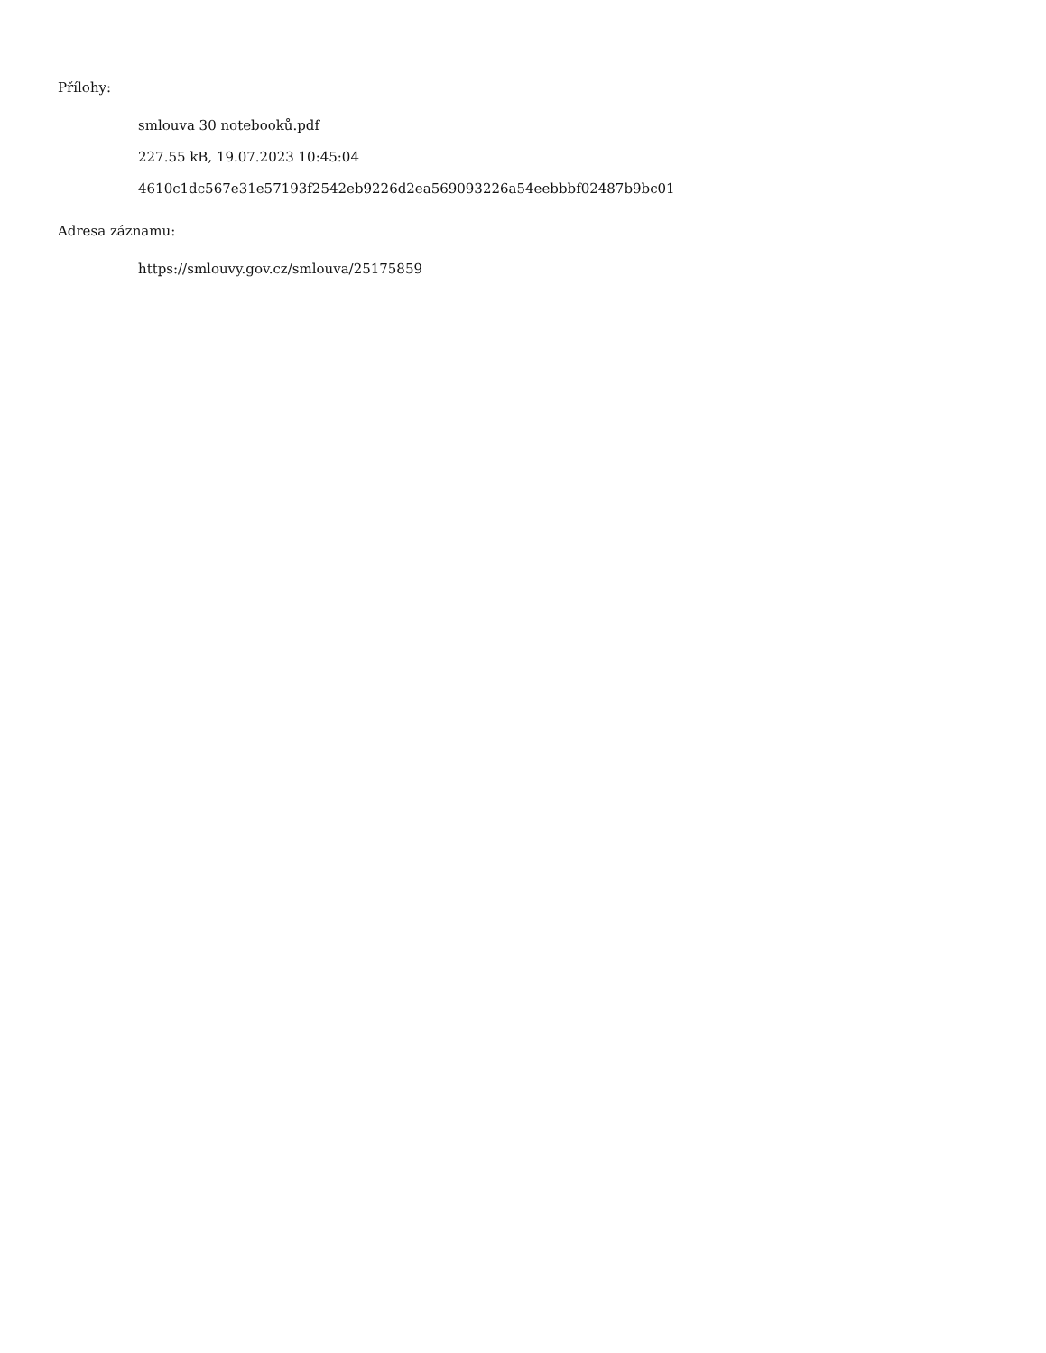Přílohy:
smlouva 30 notebooků.pdf
227.55 kB, 19.07.2023 10:45:04
4610c1dc567e31e57193f2542eb9226d2ea569093226a54eebbbf02487b9bc01
Adresa záznamu:
https://smlouvy.gov.cz/smlouva/25175859